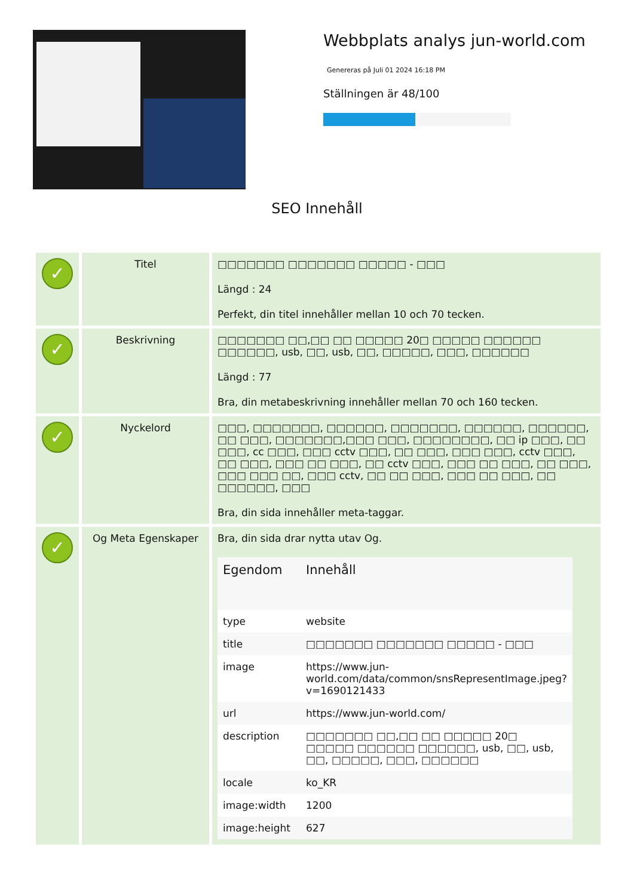Webbplats analys jun-world.com
Genereras på Juli 01 2024 16:18 PM
Ställningen är 48/100
SEO Innehåll
| ✓ | Titel | □□□□□□□ □□□□□□□ □□□□□ - □□□ Längd : 24 Perfekt, din titel innehåller mellan 10 och 70 tecken. |
| ✓ | Beskrivning | □□□□□□□ □□,□□ □□ □□□□□ 20□ □□□□□ □□□□□□ □□□□□□, usb, □□, usb, □□, □□□□□, □□□, □□□□□□ Längd : 77 Bra, din metabeskrivning innehåller mellan 70 och 160 tecken. |
| ✓ | Nyckelord | □□□, □□□□□□□, □□□□□□, □□□□□□□, □□□□□□, □□□□□□, □□ □□□, □□□□□□□,□□□ □□□, □□□□□□□□, □□ ip □□□, □□ □□□, cc □□□, □□□ cctv □□□, □□ □□□, □□□ □□□, cctv □□□, □□ □□□, □□□ □□ □□□, □□ cctv □□□, □□□ □□ □□□, □□ □□□, □□□ □□□ □□, □□□ cctv, □□ □□ □□□, □□□ □□ □□□, □□ □□□□□□, □□□ Bra, din sida innehåller meta-taggar. |
| ✓ | Og Meta Egenskaper | Bra, din sida drar nytta utav Og. / Egendom / Innehåll / / --- / --- / / type / website / / title / □□□□□□□ □□□□□□□ □□□□□ - □□□ / / image / https://www.jun-world.com/data/common/snsRepresentImage.jpeg?v=1690121433 / / url / https://www.jun-world.com/ / / description / □□□□□□□ □□,□□ □□ □□□□□ 20□ □□□□□ □□□□□□ □□□□□□, usb, □□, usb, □□, □□□□□, □□□, □□□□□□ / / locale / ko_KR / / image:width / 1200 / / image:height / 627 / |